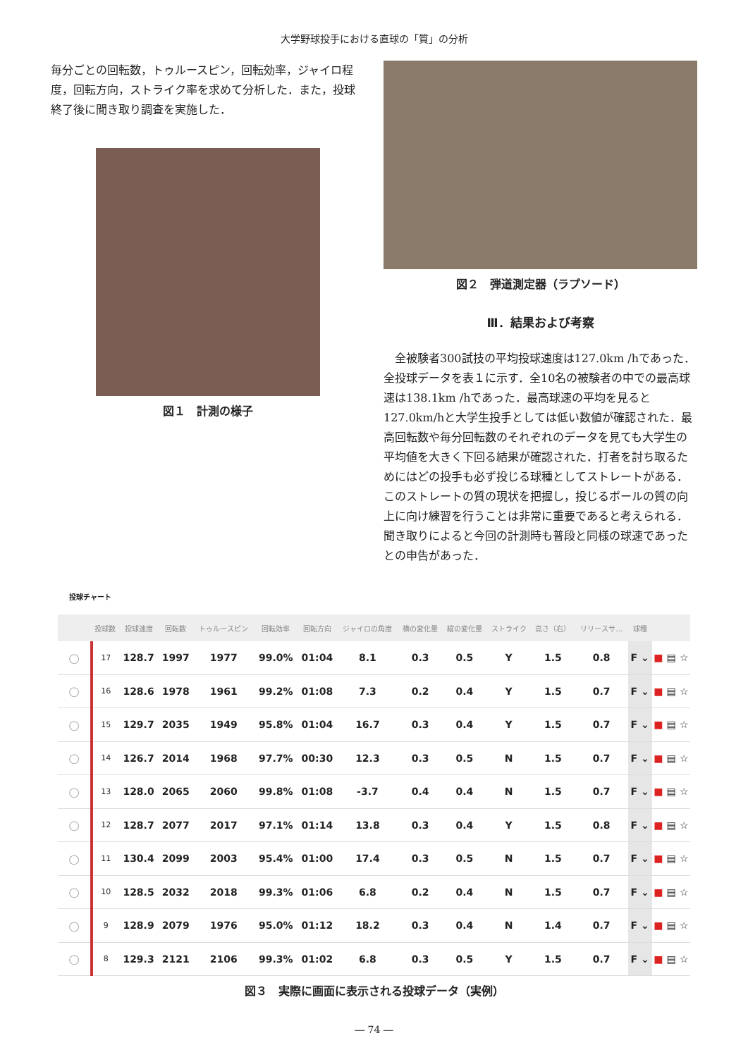大学野球投手における直球の「質」の分析
毎分ごとの回転数，トゥルースピン，回転効率，ジャイロ程度，回転方向，ストライク率を求めて分析した．また，投球終了後に聞き取り調査を実施した．
図１　計測の様子
図２　弾道測定器（ラプソード）
Ⅲ．結果および考察
　全被験者300試技の平均投球速度は127.0km /hであった．全投球データを表１に示す．全10名の被験者の中での最高球速は138.1km /hであった．最高球速の平均を見ると127.0km/hと大学生投手としては低い数値が確認された．最高回転数や毎分回転数のそれぞれのデータを見ても大学生の平均値を大きく下回る結果が確認された．打者を討ち取るためにはどの投手も必ず投じる球種としてストレートがある．このストレートの質の現状を把握し，投じるボールの質の向上に向け練習を行うことは非常に重要であると考えられる．聞き取りによると今回の計測時も普段と同様の球速であったとの申告があった．
投球チャート
| | 投球数 | 投球速度 | 回転数 | トゥルースピン | 回転効率 | 回転方向 | ジャイロの角度 | 横の変化量 | 縦の変化量 | ストライク | 高さ（右） | リリースサ… | 球種 | | | |
| --- | --- | --- | --- | --- | --- | --- | --- | --- | --- | --- | --- | --- | --- | --- | --- | --- |
| ○ | 17 | 128.7 | 1997 | 1977 | 99.0% | 01:04 | 8.1 | 0.3 | 0.5 | Y | 1.5 | 0.8 | F ⌄ | ■ | ▤ | ☆ |
| ○ | 16 | 128.6 | 1978 | 1961 | 99.2% | 01:08 | 7.3 | 0.2 | 0.4 | Y | 1.5 | 0.7 | F ⌄ | ■ | ▤ | ☆ |
| ○ | 15 | 129.7 | 2035 | 1949 | 95.8% | 01:04 | 16.7 | 0.3 | 0.4 | Y | 1.5 | 0.7 | F ⌄ | ■ | ▤ | ☆ |
| ○ | 14 | 126.7 | 2014 | 1968 | 97.7% | 00:30 | 12.3 | 0.3 | 0.5 | N | 1.5 | 0.7 | F ⌄ | ■ | ▤ | ☆ |
| ○ | 13 | 128.0 | 2065 | 2060 | 99.8% | 01:08 | -3.7 | 0.4 | 0.4 | N | 1.5 | 0.7 | F ⌄ | ■ | ▤ | ☆ |
| ○ | 12 | 128.7 | 2077 | 2017 | 97.1% | 01:14 | 13.8 | 0.3 | 0.4 | Y | 1.5 | 0.8 | F ⌄ | ■ | ▤ | ☆ |
| ○ | 11 | 130.4 | 2099 | 2003 | 95.4% | 01:00 | 17.4 | 0.3 | 0.5 | N | 1.5 | 0.7 | F ⌄ | ■ | ▤ | ☆ |
| ○ | 10 | 128.5 | 2032 | 2018 | 99.3% | 01:06 | 6.8 | 0.2 | 0.4 | N | 1.5 | 0.7 | F ⌄ | ■ | ▤ | ☆ |
| ○ | 9 | 128.9 | 2079 | 1976 | 95.0% | 01:12 | 18.2 | 0.3 | 0.4 | N | 1.4 | 0.7 | F ⌄ | ■ | ▤ | ☆ |
| ○ | 8 | 129.3 | 2121 | 2106 | 99.3% | 01:02 | 6.8 | 0.3 | 0.5 | Y | 1.5 | 0.7 | F ⌄ | ■ | ▤ | ☆ |
図３　実際に画面に表示される投球データ（実例）
― 74 ―